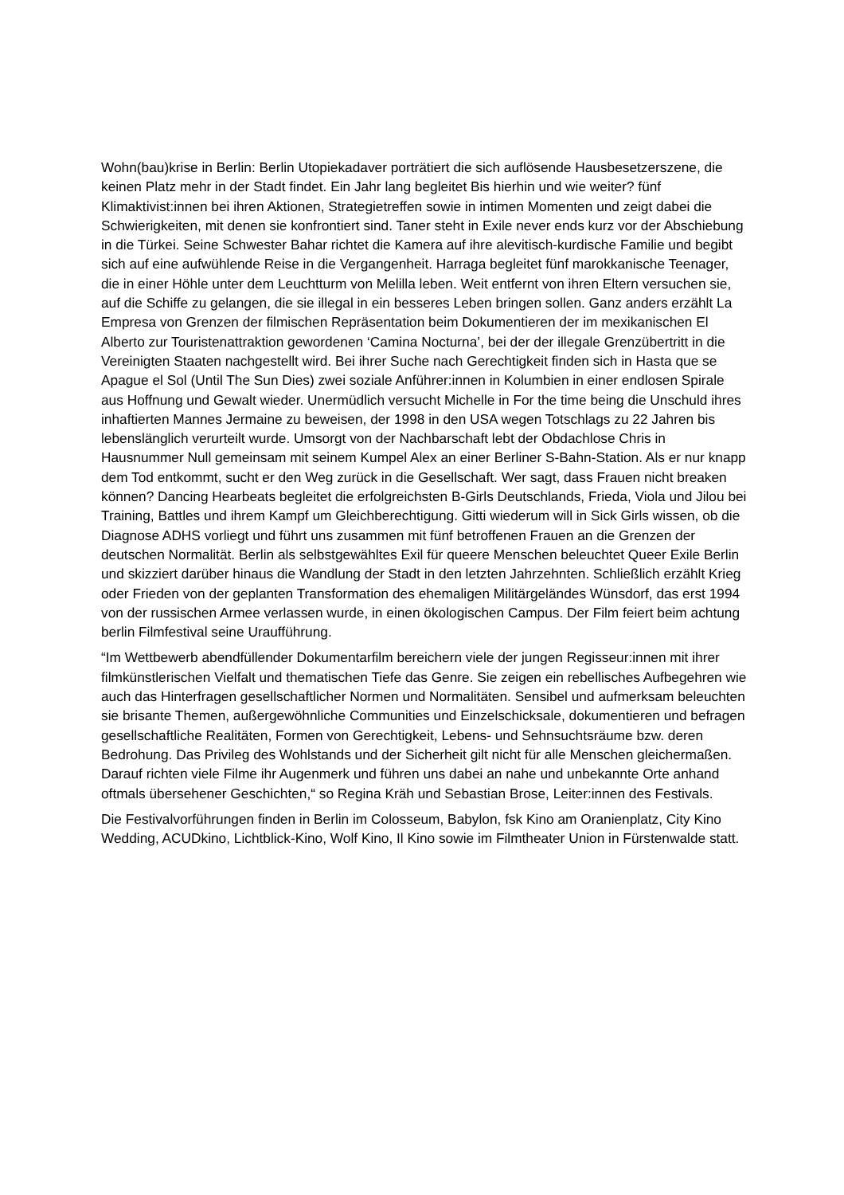Wohn(bau)krise in Berlin: Berlin Utopiekadaver porträtiert die sich auflösende Hausbesetzerszene, die keinen Platz mehr in der Stadt findet. Ein Jahr lang begleitet Bis hierhin und wie weiter? fünf Klimaktivist:innen bei ihren Aktionen, Strategietreffen sowie in intimen Momenten und zeigt dabei die Schwierigkeiten, mit denen sie konfrontiert sind. Taner steht in Exile never ends kurz vor der Abschiebung in die Türkei. Seine Schwester Bahar richtet die Kamera auf ihre alevitisch-kurdische Familie und begibt sich auf eine aufwühlende Reise in die Vergangenheit. Harraga begleitet fünf marokkanische Teenager, die in einer Höhle unter dem Leuchtturm von Melilla leben. Weit entfernt von ihren Eltern versuchen sie, auf die Schiffe zu gelangen, die sie illegal in ein besseres Leben bringen sollen. Ganz anders erzählt La Empresa von Grenzen der filmischen Repräsentation beim Dokumentieren der im mexikanischen El Alberto zur Touristenattraktion gewordenen ‘Camina Nocturna’, bei der der illegale Grenzübertritt in die Vereinigten Staaten nachgestellt wird. Bei ihrer Suche nach Gerechtigkeit finden sich in Hasta que se Apague el Sol (Until The Sun Dies) zwei soziale Anführer:innen in Kolumbien in einer endlosen Spirale aus Hoffnung und Gewalt wieder. Unermüdlich versucht Michelle in For the time being die Unschuld ihres inhaftierten Mannes Jermaine zu beweisen, der 1998 in den USA wegen Totschlags zu 22 Jahren bis lebenslänglich verurteilt wurde. Umsorgt von der Nachbarschaft lebt der Obdachlose Chris in Hausnummer Null gemeinsam mit seinem Kumpel Alex an einer Berliner S-Bahn-Station. Als er nur knapp dem Tod entkommt, sucht er den Weg zurück in die Gesellschaft. Wer sagt, dass Frauen nicht breaken können? Dancing Hearbeats begleitet die erfolgreichsten B-Girls Deutschlands, Frieda, Viola und Jilou bei Training, Battles und ihrem Kampf um Gleichberechtigung. Gitti wiederum will in Sick Girls wissen, ob die Diagnose ADHS vorliegt und führt uns zusammen mit fünf betroffenen Frauen an die Grenzen der deutschen Normalität. Berlin als selbstgewähltes Exil für queere Menschen beleuchtet Queer Exile Berlin und skizziert darüber hinaus die Wandlung der Stadt in den letzten Jahrzehnten. Schließlich erzählt Krieg oder Frieden von der geplanten Transformation des ehemaligen Militärgeländes Wünsdorf, das erst 1994 von der russischen Armee verlassen wurde, in einen ökologischen Campus. Der Film feiert beim achtung berlin Filmfestival seine Uraufführung.
“Im Wettbewerb abendfüllender Dokumentarfilm bereichern viele der jungen Regisseur:innen mit ihrer filmkünstlerischen Vielfalt und thematischen Tiefe das Genre. Sie zeigen ein rebellisches Aufbegehren wie auch das Hinterfragen gesellschaftlicher Normen und Normalitäten. Sensibel und aufmerksam beleuchten sie brisante Themen, außergewöhnliche Communities und Einzelschicksale, dokumentieren und befragen gesellschaftliche Realitäten, Formen von Gerechtigkeit, Lebens- und Sehnsuchtsräume bzw. deren Bedrohung. Das Privileg des Wohlstands und der Sicherheit gilt nicht für alle Menschen gleichermaßen. Darauf richten viele Filme ihr Augenmerk und führen uns dabei an nahe und unbekannte Orte anhand oftmals übersehener Geschichten,“ so Regina Kräh und Sebastian Brose, Leiter:innen des Festivals.
Die Festivalvorführungen finden in Berlin im Colosseum, Babylon, fsk Kino am Oranienplatz, City Kino Wedding, ACUDkino, Lichtblick-Kino, Wolf Kino, Il Kino sowie im Filmtheater Union in Fürstenwalde statt.